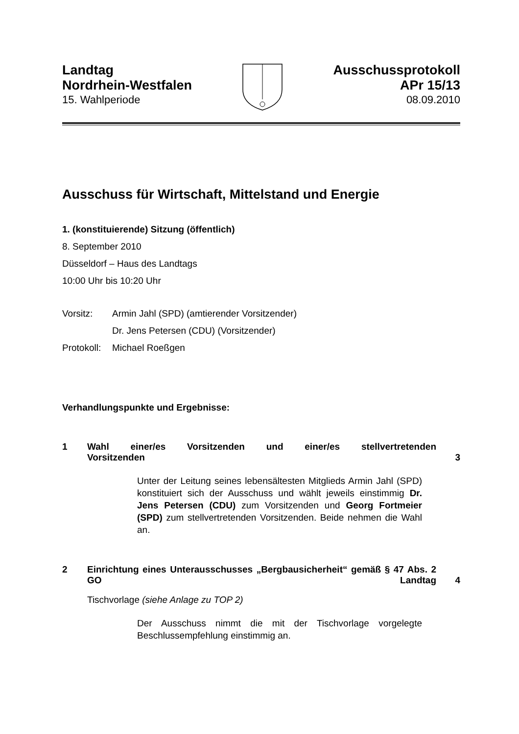Landtag
Nordrhein-Westfalen
15. Wahlperiode
Ausschussprotokoll
APr 15/13
08.09.2010
Ausschuss für Wirtschaft, Mittelstand und Energie
1. (konstituierende) Sitzung (öffentlich)
8. September 2010
Düsseldorf – Haus des Landtags
10:00 Uhr bis 10:20 Uhr
Vorsitz: Armin Jahl (SPD) (amtierender Vorsitzender)
Dr. Jens Petersen (CDU) (Vorsitzender)
Protokoll: Michael Roeßgen
Verhandlungspunkte und Ergebnisse:
1 Wahl einer/es Vorsitzenden und einer/es stellvertretenden
Vorsitzenden 3
Unter der Leitung seines lebensältesten Mitglieds Armin Jahl (SPD) konstituiert sich der Ausschuss und wählt jeweils einstimmig Dr. Jens Petersen (CDU) zum Vorsitzenden und Georg Fortmeier (SPD) zum stellvertretenden Vorsitzenden. Beide nehmen die Wahl an.
2 Einrichtung eines Unterausschusses „Bergbausicherheit“ gemäß § 47 Abs. 2 GO Landtag 4
Tischvorlage (siehe Anlage zu TOP 2)
Der Ausschuss nimmt die mit der Tischvorlage vorgelegte Beschlussempfehlung einstimmig an.